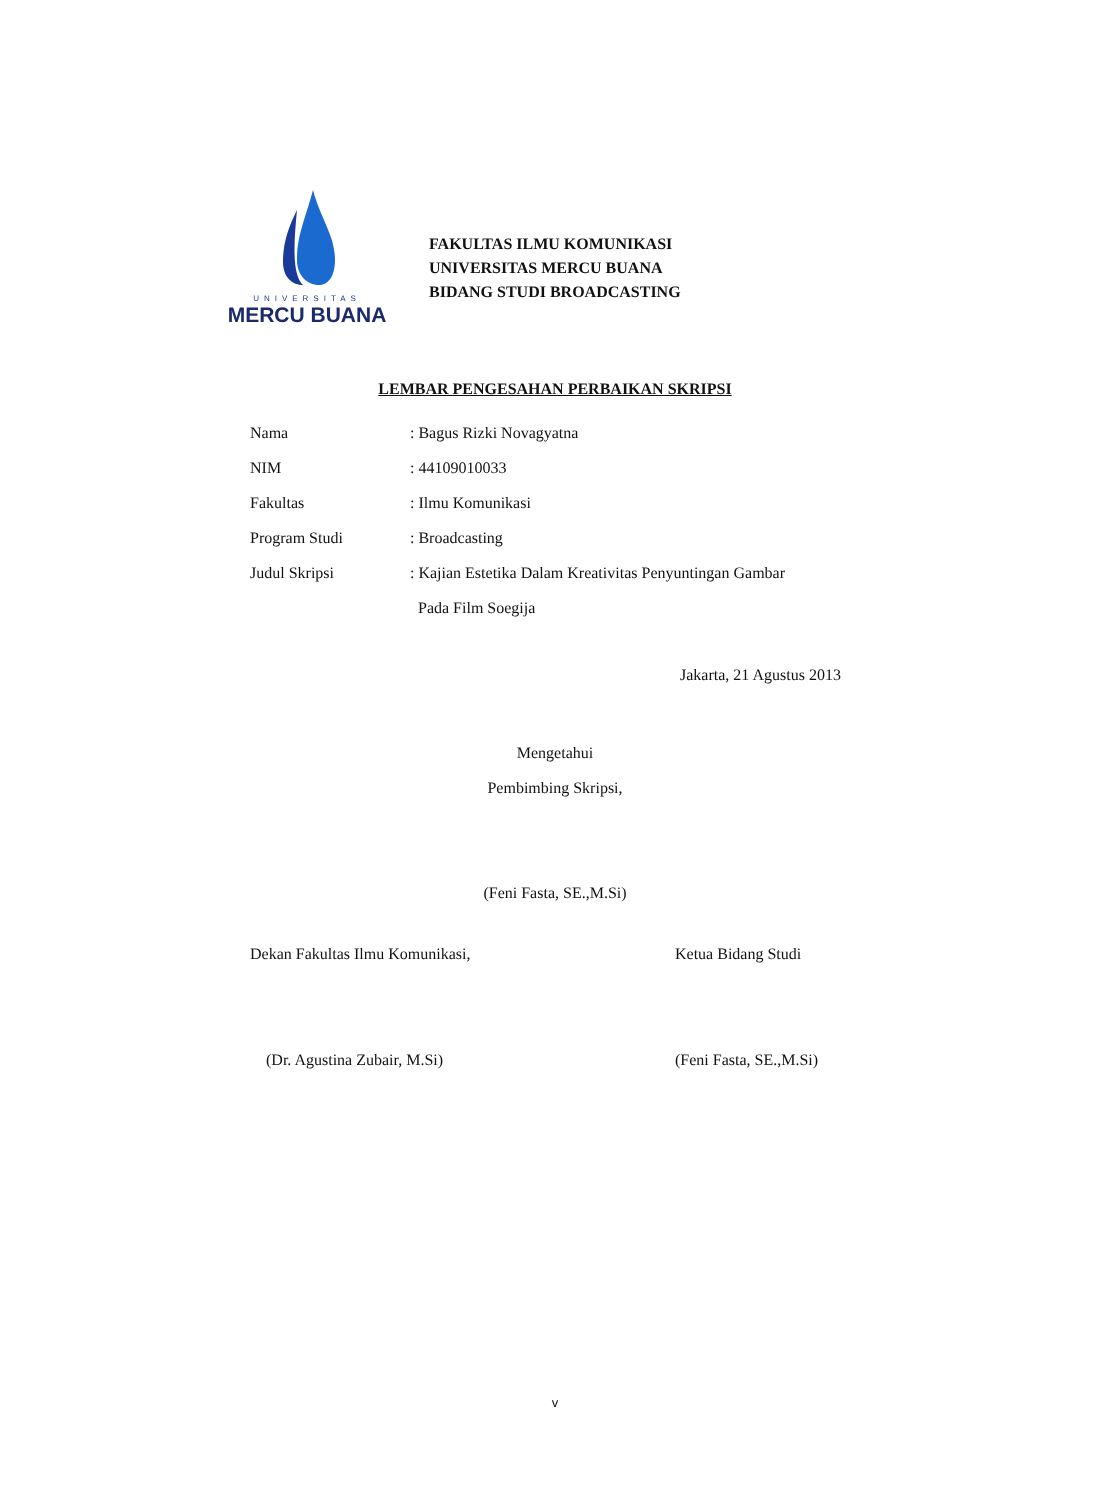UNIVERSITAS
MERCU BUANA
FAKULTAS ILMU KOMUNIKASI
UNIVERSITAS MERCU BUANA
BIDANG STUDI BROADCASTING
LEMBAR PENGESAHAN PERBAIKAN SKRIPSI
Nama: Bagus Rizki Novagyatna
NIM: 44109010033
Fakultas: Ilmu Komunikasi
Program Studi: Broadcasting
Judul Skripsi: Kajian Estetika Dalam Kreativitas Penyuntingan Gambar
Pada Film Soegija
Jakarta, 21 Agustus 2013
Mengetahui
Pembimbing Skripsi,
(Feni Fasta, SE.,M.Si)
Dekan Fakultas Ilmu Komunikasi,
(Dr. Agustina Zubair, M.Si)
Ketua Bidang Studi
(Feni Fasta, SE.,M.Si)
v